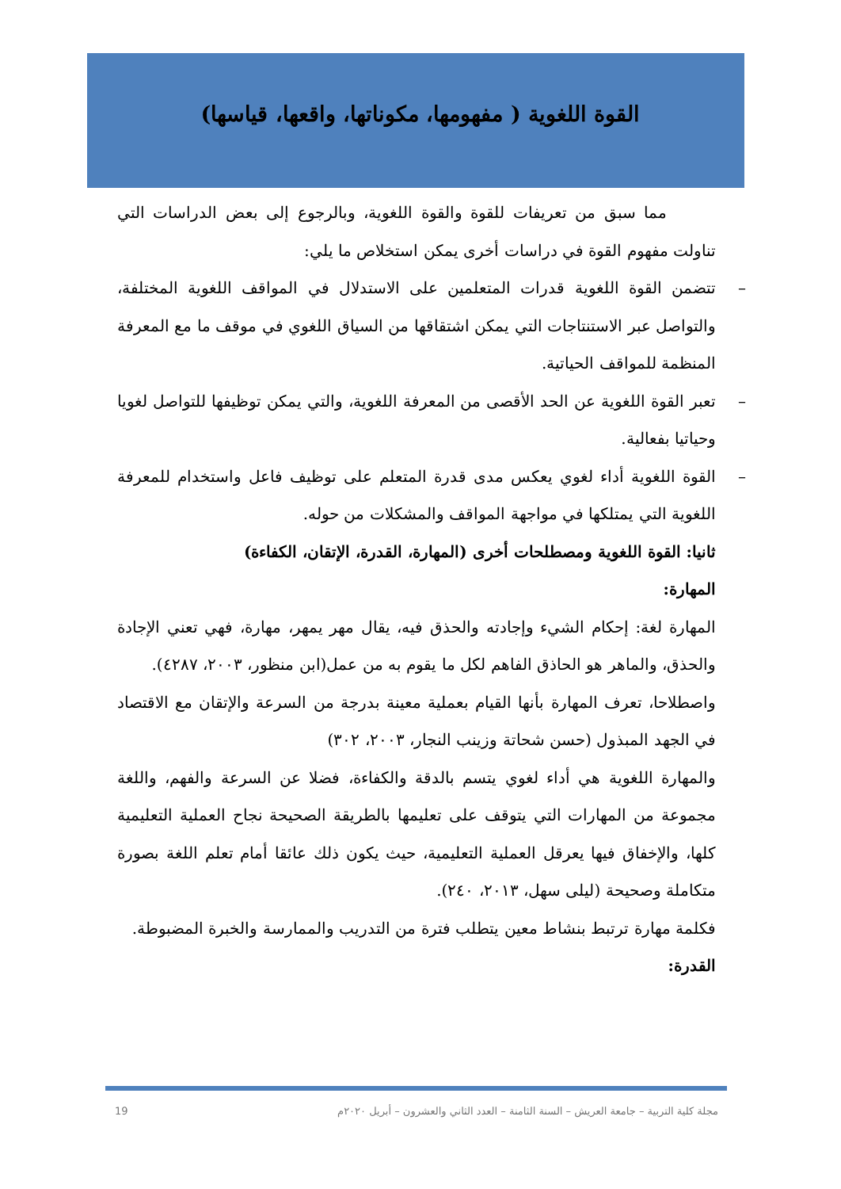القوة اللغوية ( مفهومها، مكوناتها، واقعها، قياسها)
مما سبق من تعريفات للقوة والقوة اللغوية، وبالرجوع إلى بعض الدراسات التي تناولت مفهوم القوة في دراسات أخرى يمكن استخلاص ما يلي:
– تتضمن القوة اللغوية قدرات المتعلمين على الاستدلال في المواقف اللغوية المختلفة، والتواصل عبر الاستنتاجات التي يمكن اشتقاقها من السياق اللغوي في موقف ما مع المعرفة المنظمة للمواقف الحياتية.
– تعبر القوة اللغوية عن الحد الأقصى من المعرفة اللغوية، والتي يمكن توظيفها للتواصل لغويا وحياتيا بفعالية.
– القوة اللغوية أداء لغوي يعكس مدى قدرة المتعلم على توظيف فاعل واستخدام للمعرفة اللغوية التي يمتلكها في مواجهة المواقف والمشكلات من حوله.
ثانيا: القوة اللغوية ومصطلحات أخرى (المهارة، القدرة، الإتقان، الكفاءة)
المهارة:
المهارة لغة: إحكام الشيء وإجادته والحذق فيه، يقال مهر يمهر، مهارة، فهي تعني الإجادة والحذق، والماهر هو الحاذق الفاهم لكل ما يقوم به من عمل(ابن منظور، ٢٠٠٣، ٤٢٨٧).
واصطلاحا، تعرف المهارة بأنها القيام بعملية معينة بدرجة من السرعة والإتقان مع الاقتصاد في الجهد المبذول (حسن شحاتة وزينب النجار، ٢٠٠٣، ٣٠٢)
والمهارة اللغوية هي أداء لغوي يتسم بالدقة والكفاءة، فضلا عن السرعة والفهم، واللغة مجموعة من المهارات التي يتوقف على تعليمها بالطريقة الصحيحة نجاح العملية التعليمية كلها، والإخفاق فيها يعرقل العملية التعليمية، حيث يكون ذلك عائقا أمام تعلم اللغة بصورة متكاملة وصحيحة (ليلى سهل، ٢٠١٣، ٢٤٠).
فكلمة مهارة ترتبط بنشاط معين يتطلب فترة من التدريب والممارسة والخبرة المضبوطة.
القدرة:
19 مجلة كلية التربية – جامعة العريش – السنة الثامنة – العدد الثاني والعشرون – أبريل ٢٠٢٠م